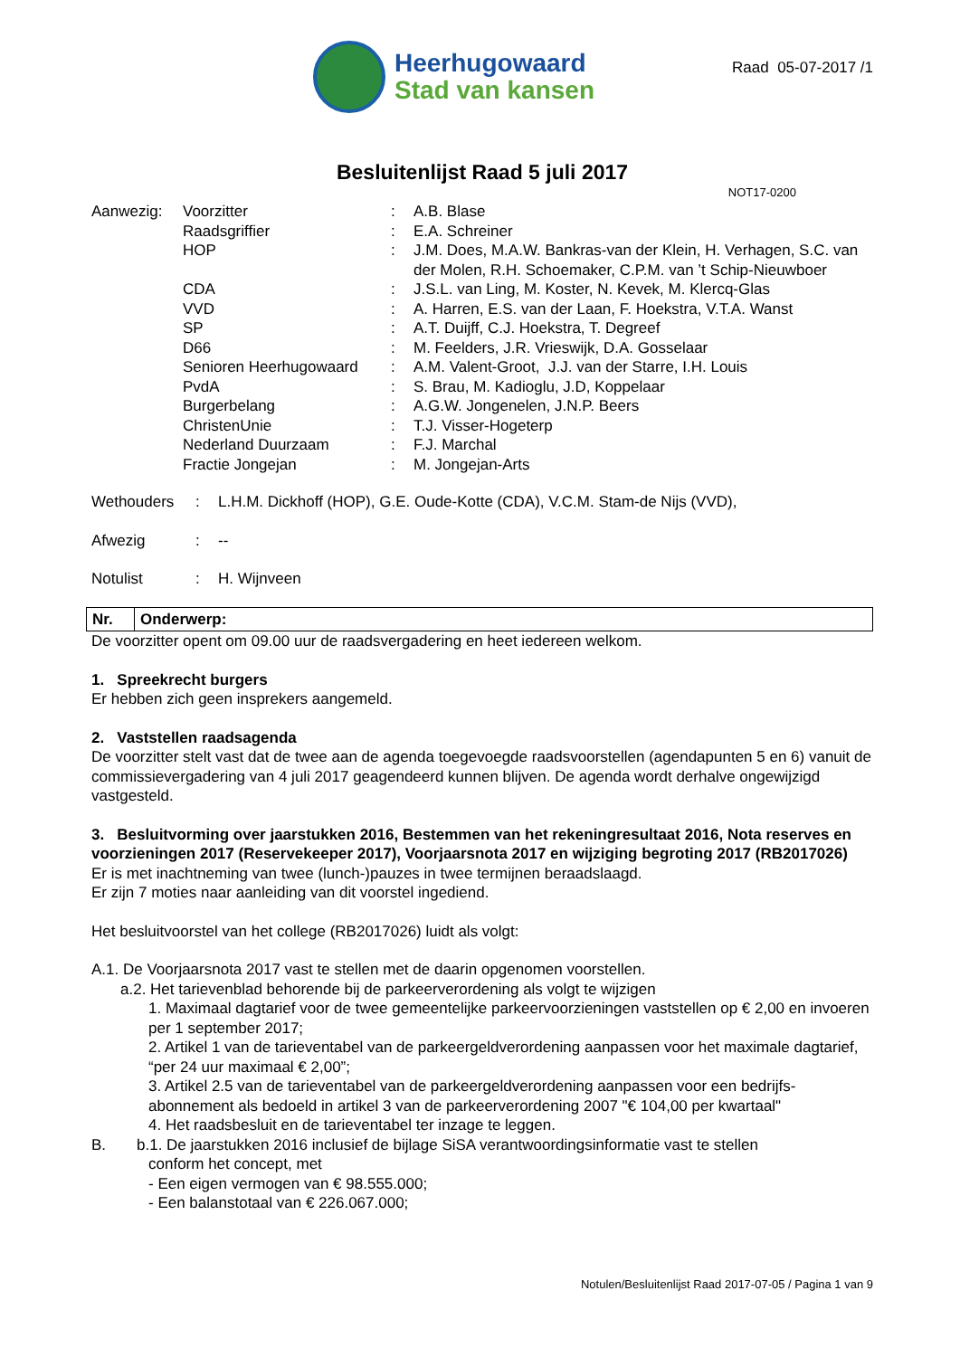Heerhugowaard
Stad van kansen
Raad 05-07-2017 /1
Besluitenlijst Raad 5 juli 2017
NOT17-0200
| Aanwezig: | Voorzitter | : | A.B. Blase |
| | Raadsgriffier | : | E.A. Schreiner |
| | HOP | : | J.M. Does, M.A.W. Bankras-van der Klein, H. Verhagen, S.C. van der Molen, R.H. Schoemaker, C.P.M. van ’t Schip-Nieuwboer |
| | CDA | : | J.S.L. van Ling, M. Koster, N. Kevek, M. Klercq-Glas |
| | VVD | : | A. Harren, E.S. van der Laan, F. Hoekstra, V.T.A. Wanst |
| | SP | : | A.T. Duijff, C.J. Hoekstra, T. Degreef |
| | D66 | : | M. Feelders, J.R. Vrieswijk, D.A. Gosselaar |
| | Senioren Heerhugowaard | : | A.M. Valent-Groot, J.J. van der Starre, I.H. Louis |
| | PvdA | : | S. Brau, M. Kadioglu, J.D, Koppelaar |
| | Burgerbelang | : | A.G.W. Jongenelen, J.N.P. Beers |
| | ChristenUnie | : | T.J. Visser-Hogeterp |
| | Nederland Duurzaam | : | F.J. Marchal |
| | Fractie Jongejan | : | M. Jongejan-Arts |
| Wethouders | : | L.H.M. Dickhoff (HOP), G.E. Oude-Kotte (CDA), V.C.M. Stam-de Nijs (VVD), |
| Afwezig | : | -- |
| Notulist | : | H. Wijnveen |
| Nr. | Onderwerp: |
| --- | --- |
De voorzitter opent om 09.00 uur de raadsvergadering en heet iedereen welkom.
1. Spreekrecht burgers
Er hebben zich geen insprekers aangemeld.
2. Vaststellen raadsagenda
De voorzitter stelt vast dat de twee aan de agenda toegevoegde raadsvoorstellen (agendapunten 5 en 6) vanuit de commissievergadering van 4 juli 2017 geagendeerd kunnen blijven. De agenda wordt derhalve ongewijzigd vastgesteld.
3. Besluitvorming over jaarstukken 2016, Bestemmen van het rekeningresultaat 2016, Nota reserves en voorzieningen 2017 (Reservekeeper 2017), Voorjaarsnota 2017 en wijziging begroting 2017 (RB2017026)
Er is met inachtneming van twee (lunch-)pauzes in twee termijnen beraadslaagd.
Er zijn 7 moties naar aanleiding van dit voorstel ingediend.
Het besluitvoorstel van het college (RB2017026) luidt als volgt:
A.1. De Voorjaarsnota 2017 vast te stellen met de daarin opgenomen voorstellen.
a.2. Het tarievenblad behorende bij de parkeerverordening als volgt te wijzigen
1. Maximaal dagtarief voor de twee gemeentelijke parkeervoorzieningen vaststellen op € 2,00 en invoeren per 1 september 2017;
2. Artikel 1 van de tarieventabel van de parkeergeldverordening aanpassen voor het maximale dagtarief, “per 24 uur maximaal € 2,00”;
3. Artikel 2.5 van de tarieventabel van de parkeergeldverordening aanpassen voor een bedrijfs-abonnement als bedoeld in artikel 3 van de parkeerverordening 2007 "€ 104,00 per kwartaal"
4. Het raadsbesluit en de tarieventabel ter inzage te leggen.
B. b.1. De jaarstukken 2016 inclusief de bijlage SiSA verantwoordingsinformatie vast te stellen
conform het concept, met
- Een eigen vermogen van € 98.555.000;
- Een balanstotaal van € 226.067.000;
Notulen/Besluitenlijst Raad 2017-07-05 / Pagina 1 van 9